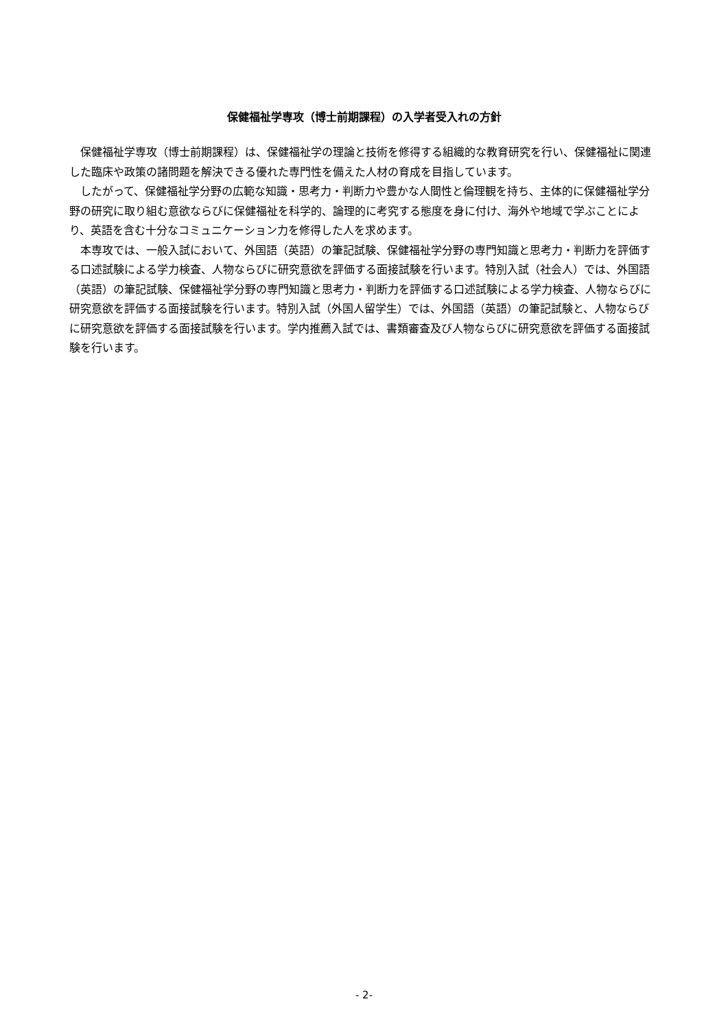保健福祉学専攻（博士前期課程）の入学者受入れの方針
　保健福祉学専攻（博士前期課程）は、保健福祉学の理論と技術を修得する組織的な教育研究を行い、保健福祉に関連した臨床や政策の諸問題を解決できる優れた専門性を備えた人材の育成を目指しています。
　したがって、保健福祉学分野の広範な知識・思考力・判断力や豊かな人間性と倫理観を持ち、主体的に保健福祉学分野の研究に取り組む意欲ならびに保健福祉を科学的、論理的に考究する態度を身に付け、海外や地域で学ぶことにより、英語を含む十分なコミュニケーション力を修得した人を求めます。
　本専攻では、一般入試において、外国語（英語）の筆記試験、保健福祉学分野の専門知識と思考力・判断力を評価する口述試験による学力検査、人物ならびに研究意欲を評価する面接試験を行います。特別入試（社会人）では、外国語（英語）の筆記試験、保健福祉学分野の専門知識と思考力・判断力を評価する口述試験による学力検査、人物ならびに研究意欲を評価する面接試験を行います。特別入試（外国人留学生）では、外国語（英語）の筆記試験と、人物ならびに研究意欲を評価する面接試験を行います。学内推薦入試では、書類審査及び人物ならびに研究意欲を評価する面接試験を行います。
- 2-